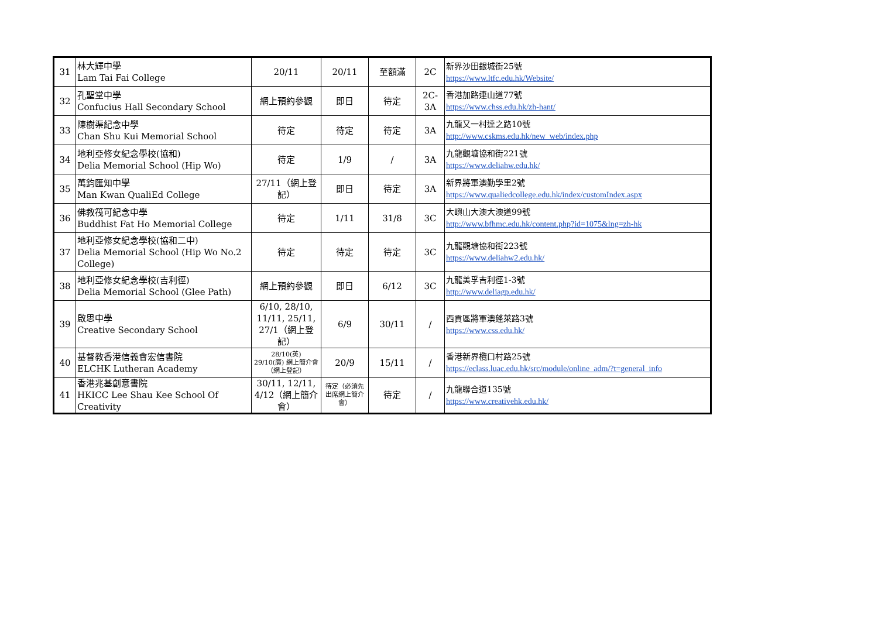| 31 | 林大輝中學 Lam Tai Fai College | 20/11 | 20/11 | 至額滿 | 2C | 新界沙田銀城街25號 https://www.ltfc.edu.hk/Website/ |
| 32 | 孔聖堂中學 Confucius Hall Secondary School | 網上預約參觀 | 即日 | 待定 | 2C-3A | 香港加路連山道77號 https://www.chss.edu.hk/zh-hant/ |
| 33 | 陳樹渠紀念中學 Chan Shu Kui Memorial School | 待定 | 待定 | 待定 | 3A | 九龍又一村達之路10號 http://www.cskms.edu.hk/new_web/index.php |
| 34 | 地利亞修女紀念學校(協和) Delia Memorial School (Hip Wo) | 待定 | 1/9 | / | 3A | 九龍觀塘協和街221號 https://www.deliahw.edu.hk/ |
| 35 | 萬鈞匯知中學 Man Kwan QualiEd College | 27/11（網上登記） | 即日 | 待定 | 3A | 新界將軍澳勤學里2號 https://www.qualiedcollege.edu.hk/index/customIndex.aspx |
| 36 | 佛教筏可紀念中學 Buddhist Fat Ho Memorial College | 待定 | 1/11 | 31/8 | 3C | 大嶼山大澳大澳道99號 http://www.bfhmc.edu.hk/content.php?id=1075&lng=zh-hk |
| 37 | 地利亞修女紀念學校(協和二中) Delia Memorial School (Hip Wo No.2 College) | 待定 | 待定 | 待定 | 3C | 九龍觀塘協和街223號 https://www.deliahw2.edu.hk/ |
| 38 | 地利亞修女紀念學校(吉利徑) Delia Memorial School (Glee Path) | 網上預約參觀 | 即日 | 6/12 | 3C | 九龍美孚吉利徑1-3號 http://www.deliagp.edu.hk/ |
| 39 | 啟思中學 Creative Secondary School | 6/10, 28/10, 11/11, 25/11, 27/1（網上登記） | 6/9 | 30/11 | / | 西貢區將軍澳蓬萊路3號 https://www.css.edu.hk/ |
| 40 | 基督教香港信義會宏信書院 ELCHK Lutheran Academy | 28/10(英) 29/10(廣) 網上簡介會（網上登記） | 20/9 | 15/11 | / | 香港新界欖口村路25號 https://eclass.luac.edu.hk/src/module/online_adm/?t=general_info |
| 41 | 香港兆基創意書院 HKICC Lee Shau Kee School Of Creativity | 30/11, 12/11, 4/12（網上簡介會） | 待定（必須先出席網上簡介會） | 待定 | / | 九龍聯合道135號 https://www.creativehk.edu.hk/ |